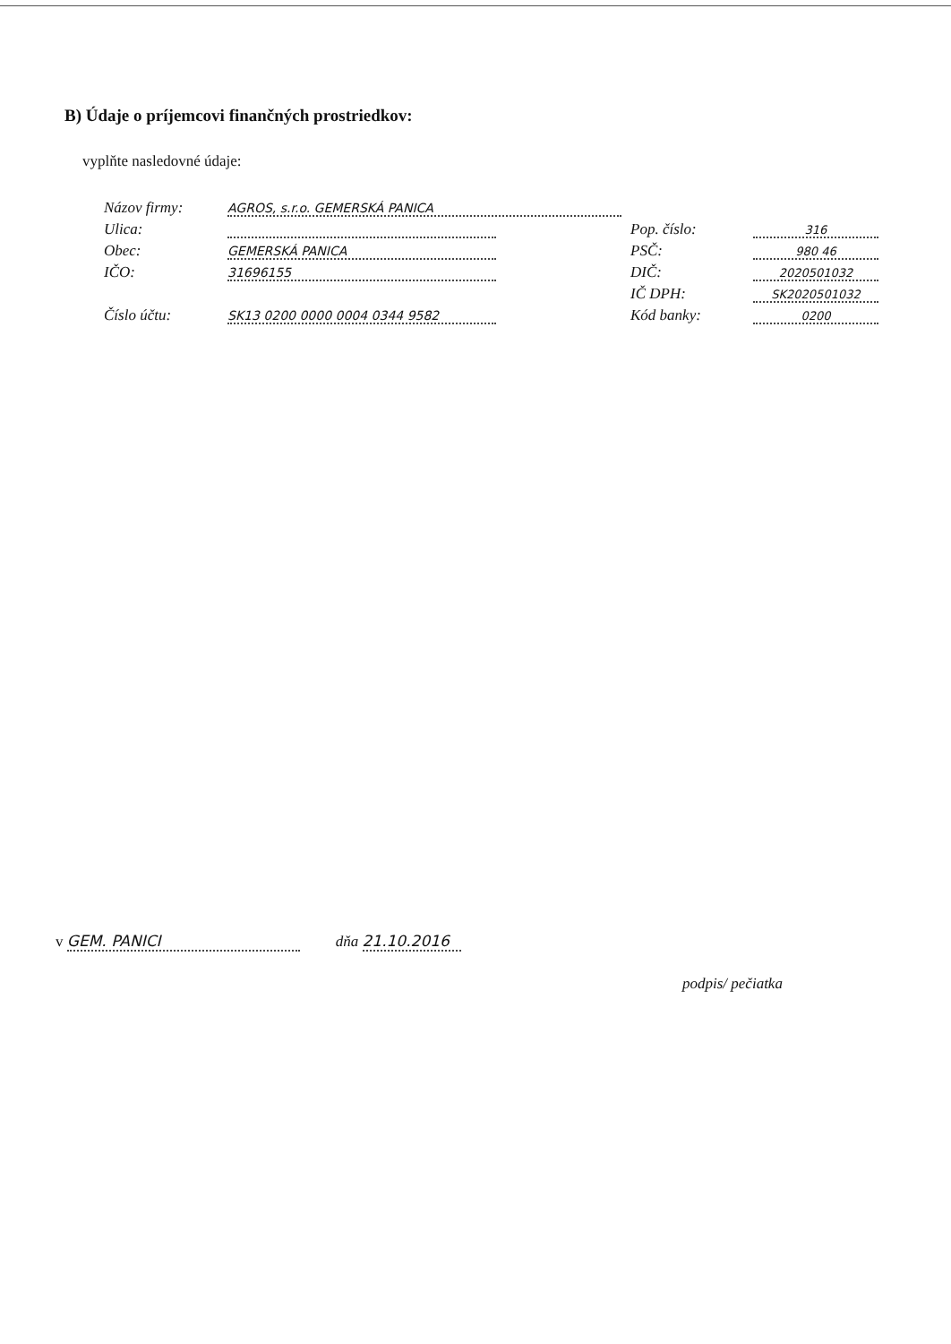B) Údaje o príjemcovi finančných prostriedkov:
vyplňte nasledovné údaje:
Názov firmy: AGROS, s.r.o. GEMERSKÁ PANICA
Ulica: Pop. číslo: 316
Obec: GEMERSKÁ PANICA PSČ: 980 46
IČO: 31696155 DIČ: 2020501032
IČ DPH: SK2020501032
Číslo účtu: SK13 0200 0000 0004 0344 9582 Kód banky: 0200
v GEM. PANICI dňa 21.10.2016
podpis/ pečiatka